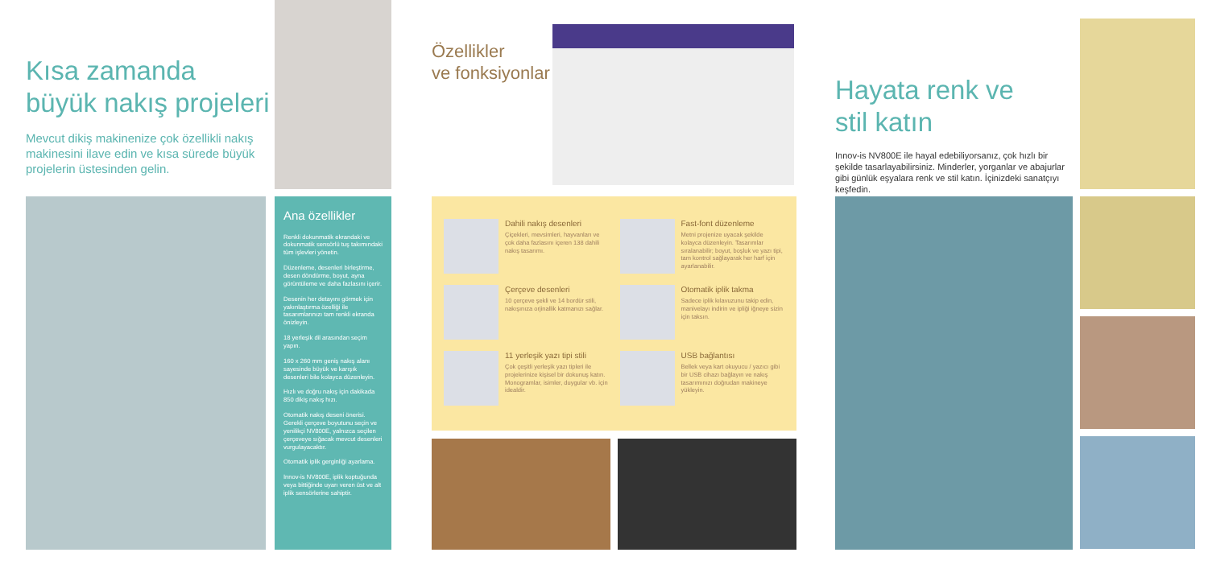Kısa zamanda
büyük nakış projeleri
Mevcut dikiş makinenize çok özellikli nakış makinesini ilave edin ve kısa sürede büyük projelerin üstesinden gelin.
Ana özellikler
Renkli dokunmatik ekrandaki ve dokunmatik sensörlü tuş takımındaki tüm işlevleri yönetin.
Düzenleme, desenleri birleştirme, desen döndürme, boyut, ayna görüntüleme ve daha fazlasını içerir.
Desenin her detayını görmek için yakınlaştırma özelliği ile tasarımlarınızı tam renkli ekranda önizleyin.
18 yerleşik dil arasından seçim yapın.
160 x 260 mm geniş nakış alanı sayesinde büyük ve karışık desenleri bile kolayca düzenleyin.
Hızlı ve doğru nakış için dakikada 850 dikiş nakış hızı.
Otomatik nakış deseni önerisi. Gerekli çerçeve boyutunu seçin ve yenilikçi NV800E, yalnızca seçilen çerçeveye sığacak mevcut desenleri vurgulayacaktır.
Otomatik iplik gerginliği ayarlama.
Innov-is NV800E, iplik koptuğunda veya bittiğinde uyarı veren üst ve alt iplik sensörlerine sahiptir.
Özellikler
ve fonksiyonlar
Dahili nakış desenleri
Çiçekleri, mevsimleri, hayvanları ve çok daha fazlasını içeren 138 dahili nakış tasarımı.
Çerçeve desenleri
10 çerçeve şekli ve 14 bordür stili, nakışınıza orjinallik katmanızı sağlar.
11 yerleşik yazı tipi stili
Çok çeşitli yerleşik yazı tipleri ile projelerinize kişisel bir dokunuş katın. Monogramlar, isimler, duygular vb. için idealdir.
Fast-font düzenleme
Metni projenize uyacak şekilde kolayca düzenleyin. Tasarımlar sıralanabilir; boyut, boşluk ve yazı tipi, tam kontrol sağlayarak her harf için ayarlanabilir.
Otomatik iplik takma
Sadece iplik kılavuzunu takip edin, manivelayı indirin ve ipliği iğneye sizin için taksın.
USB bağlantısı
Bellek veya kart okuyucu / yazıcı gibi bir USB cihazı bağlayın ve nakış tasarımınızı doğrudan makineye yükleyin.
Hayata renk ve
stil katın
Innov-is NV800E ile hayal edebiliyorsanız, çok hızlı bir şekilde tasarlayabilirsiniz. Minderler, yorganlar ve abajurlar gibi günlük eşyalara renk ve stil katın. İçinizdeki sanatçıyı keşfedin.